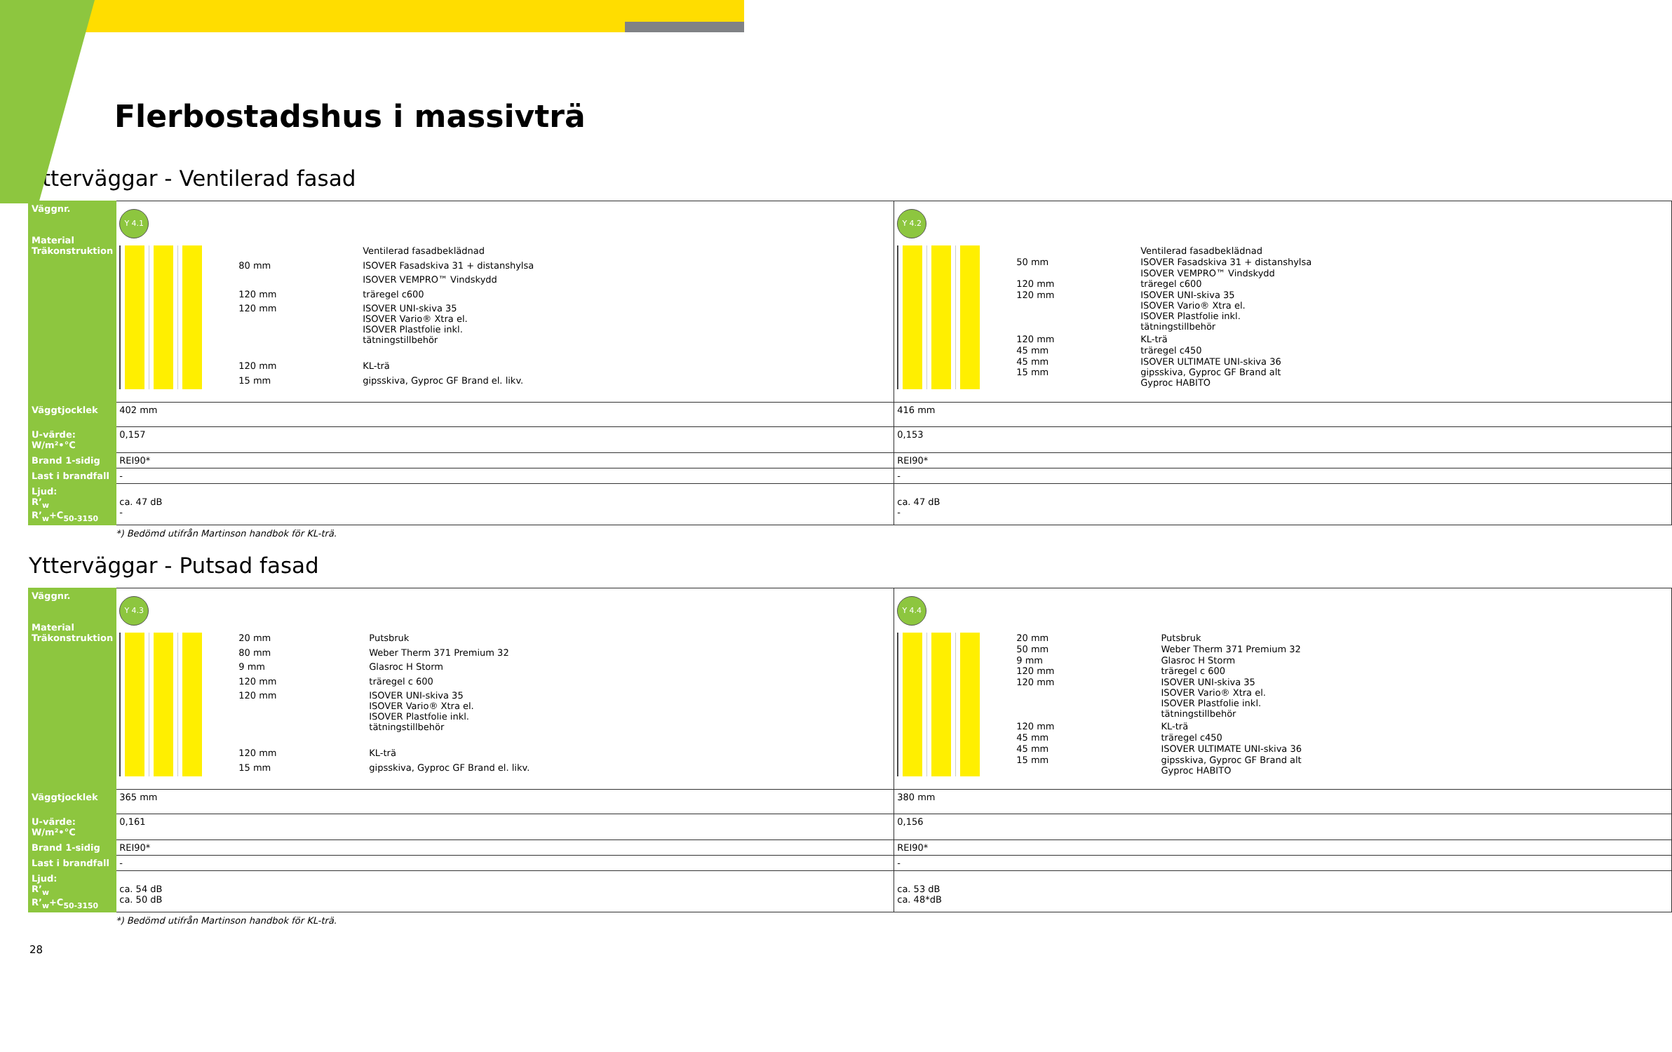Flerbostadshus i massivträ
Ytterväggar - Ventilerad fasad
| Väggnr. Material Träkonstruktion | Y 4.1 / / Ventilerad fasadbeklädnad / / 80 mm / ISOVER Fasadskiva 31 + distanshylsa / / / ISOVER VEMPRO™ Vindskydd / / 120 mm / träregel c600 / / 120 mm / ISOVER UNI-skiva 35 ISOVER Vario® Xtra el. ISOVER Plastfolie inkl. tätningstillbehör / / 120 mm / KL-trä / / 15 mm / gipsskiva, Gyproc GF Brand el. likv. / | Y 4.2 / / Ventilerad fasadbeklädnad / / 50 mm / ISOVER Fasadskiva 31 + distanshylsa / / / ISOVER VEMPRO™ Vindskydd / / 120 mm / träregel c600 / / 120 mm / ISOVER UNI-skiva 35 ISOVER Vario® Xtra el. ISOVER Plastfolie inkl. tätningstillbehör / / 120 mm / KL-trä / / 45 mm / träregel c450 / / 45 mm / ISOVER ULTIMATE UNI-skiva 36 / / 15 mm / gipsskiva, Gyproc GF Brand alt Gyproc HABITO / |
| Väggtjocklek | 402 mm | 416 mm |
| U-värde: W/m²•°C | 0,157 | 0,153 |
| Brand 1-sidig | REI90* | REI90* |
| Last i brandfall | - | - |
| Ljud: R’<sub>w</sub> R’<sub>w</sub>+C<sub>50-3150</sub> | ca. 47 dB - | ca. 47 dB - |
*) Bedömd utifrån Martinson handbok för KL-trä.
Ytterväggar - Putsad fasad
| Väggnr. Material Träkonstruktion | Y 4.3 / 20 mm / Putsbruk / / 80 mm / Weber Therm 371 Premium 32 / / 9 mm / Glasroc H Storm / / 120 mm / träregel c 600 / / 120 mm / ISOVER UNI-skiva 35 ISOVER Vario® Xtra el. ISOVER Plastfolie inkl. tätningstillbehör / / 120 mm / KL-trä / / 15 mm / gipsskiva, Gyproc GF Brand el. likv. / | Y 4.4 / 20 mm / Putsbruk / / 50 mm / Weber Therm 371 Premium 32 / / 9 mm / Glasroc H Storm / / 120 mm / träregel c 600 / / 120 mm / ISOVER UNI-skiva 35 ISOVER Vario® Xtra el. ISOVER Plastfolie inkl. tätningstillbehör / / 120 mm / KL-trä / / 45 mm / träregel c450 / / 45 mm / ISOVER ULTIMATE UNI-skiva 36 / / 15 mm / gipsskiva, Gyproc GF Brand alt Gyproc HABITO / |
| Väggtjocklek | 365 mm | 380 mm |
| U-värde: W/m²•°C | 0,161 | 0,156 |
| Brand 1-sidig | REI90* | REI90* |
| Last i brandfall | - | - |
| Ljud: R’<sub>w</sub> R’<sub>w</sub>+C<sub>50-3150</sub> | ca. 54 dB ca. 50 dB | ca. 53 dB ca. 48*dB |
*) Bedömd utifrån Martinson handbok för KL-trä.
28